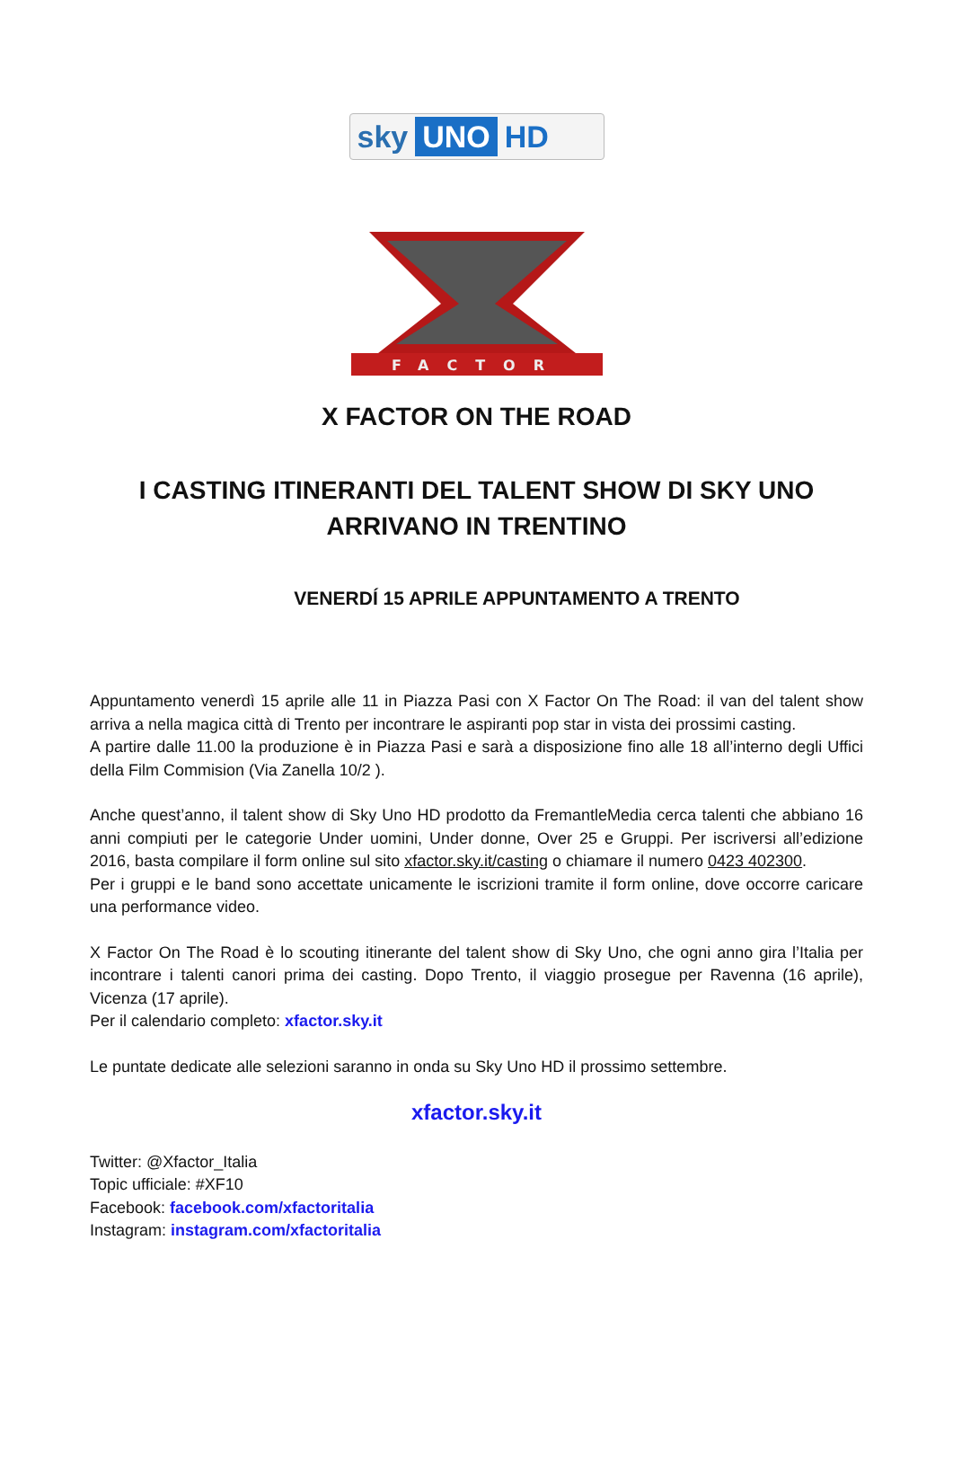sky UNO HD
FACTOR
X FACTOR ON THE ROAD
I CASTING ITINERANTI DEL TALENT SHOW DI SKY UNO ARRIVANO IN TRENTINO
VENERDÍ 15 APRILE APPUNTAMENTO A TRENTO
Appuntamento venerdì 15 aprile alle 11 in Piazza Pasi con X Factor On The Road: il van del talent show arriva a nella magica città di Trento per incontrare le aspiranti pop star in vista dei prossimi casting.
A partire dalle 11.00 la produzione è in Piazza Pasi e sarà a disposizione fino alle 18 all’interno degli Uffici della Film Commision (Via Zanella 10/2 ).
Anche quest’anno, il talent show di Sky Uno HD prodotto da FremantleMedia cerca talenti che abbiano 16 anni compiuti per le categorie Under uomini, Under donne, Over 25 e Gruppi. Per iscriversi all’edizione 2016, basta compilare il form online sul sito xfactor.sky.it/casting o chiamare il numero 0423 402300.
Per i gruppi e le band sono accettate unicamente le iscrizioni tramite il form online, dove occorre caricare una performance video.
X Factor On The Road è lo scouting itinerante del talent show di Sky Uno, che ogni anno gira l’Italia per incontrare i talenti canori prima dei casting. Dopo Trento, il viaggio prosegue per Ravenna (16 aprile), Vicenza (17 aprile).
Per il calendario completo: xfactor.sky.it
Le puntate dedicate alle selezioni saranno in onda su Sky Uno HD il prossimo settembre.
xfactor.sky.it
Twitter: @Xfactor_Italia
Topic ufficiale: #XF10
Facebook: facebook.com/xfactoritalia
Instagram: instagram.com/xfactoritalia